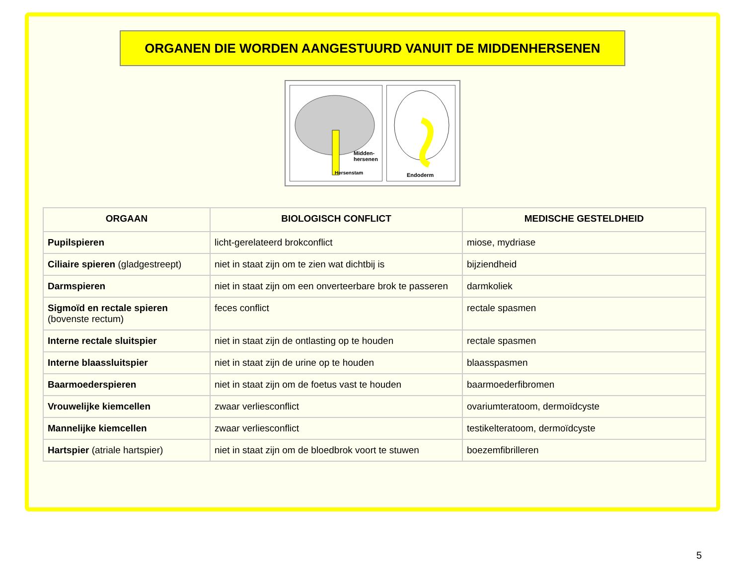ORGANEN DIE WORDEN AANGESTUURD VANUIT DE MIDDENHERSENEN
Midden-
hersenen
Hersenstam
Endoderm
| ORGAAN | BIOLOGISCH CONFLICT | MEDISCHE GESTELDHEID |
| --- | --- | --- |
| Pupilspieren | licht-gerelateerd brokconflict | miose, mydriase |
| Ciliaire spieren (gladgestreept) | niet in staat zijn om te zien wat dichtbij is | bijziendheid |
| Darmspieren | niet in staat zijn om een onverteerbare brok te passeren | darmkoliek |
| Sigmoïd en rectale spieren (bovenste rectum) | feces conflict | rectale spasmen |
| Interne rectale sluitspier | niet in staat zijn de ontlasting op te houden | rectale spasmen |
| Interne blaassluitspier | niet in staat zijn de urine op te houden | blaasspasmen |
| Baarmoederspieren | niet in staat zijn om de foetus vast te houden | baarmoederfibromen |
| Vrouwelijke kiemcellen | zwaar verliesconflict | ovariumteratoom, dermoïdcyste |
| Mannelijke kiemcellen | zwaar verliesconflict | testikelteratoom, dermoïdcyste |
| Hartspier (atriale hartspier) | niet in staat zijn om de bloedbrok voort te stuwen | boezemfibrilleren |
5